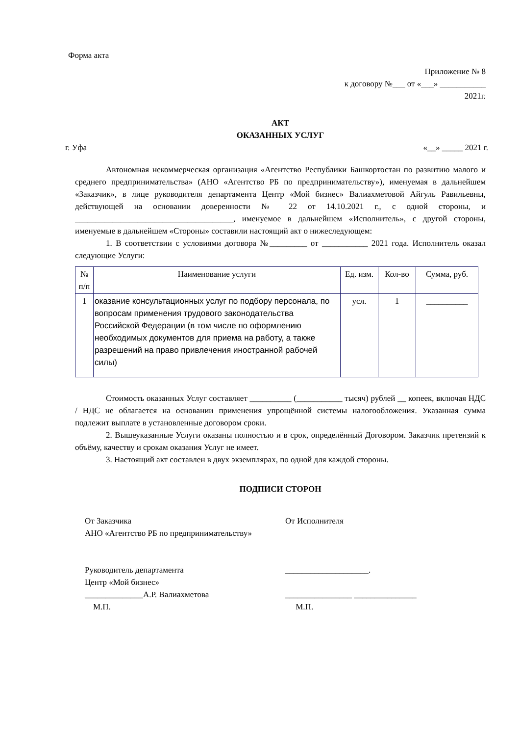Форма акта
Приложение № 8
к договору №___ от «___» ___________
2021г.
АКТ
ОКАЗАННЫХ УСЛУГ
г. Уфа «__» _____ 2021 г.
Автономная некоммерческая организация «Агентство Республики Башкортостан по развитию малого и среднего предпринимательства» (АНО «Агентство РБ по предпринимательству»), именуемая в дальнейшем «Заказчик», в лице руководителя департамента Центр «Мой бизнес» Валиахметовой Айгуль Равильевны, действующей на основании доверенности № 22 от 14.10.2021 г., с одной стороны, и ______________________________________, именуемое в дальнейшем «Исполнитель», с другой стороны, именуемые в дальнейшем «Стороны» составили настоящий акт о нижеследующем:
1. В соответствии с условиями договора №_________ от ___________ 2021 года. Исполнитель оказал следующие Услуги:
| № п/п | Наименование услуги | Ед. изм. | Кол-во | Сумма, руб. |
| 1 | оказание консультационных услуг по подбору персонала, по вопросам применения трудового законодательства Российской Федерации (в том числе по оформлению необходимых документов для приема на работу, а также разрешений на право привлечения иностранной рабочей силы) | усл. | 1 | __________ |
Стоимость оказанных Услуг составляет __________ (___________ тысяч) рублей __ копеек, включая НДС / НДС не облагается на основании применения упрощённой системы налогообложения. Указанная сумма подлежит выплате в установленные договором сроки.
2. Вышеуказанные Услуги оказаны полностью и в срок, определённый Договором. Заказчик претензий к объёму, качеству и срокам оказания Услуг не имеет.
3. Настоящий акт составлен в двух экземплярах, по одной для каждой стороны.
ПОДПИСИ СТОРОН
От Заказчика
АНО «Агентство РБ по предпринимательству»
Руководитель департамента
Центр «Мой бизнес»
______________А.Р. Валиахметова
М.П.
От Исполнителя
____________________.
________________ _______________
М.П.